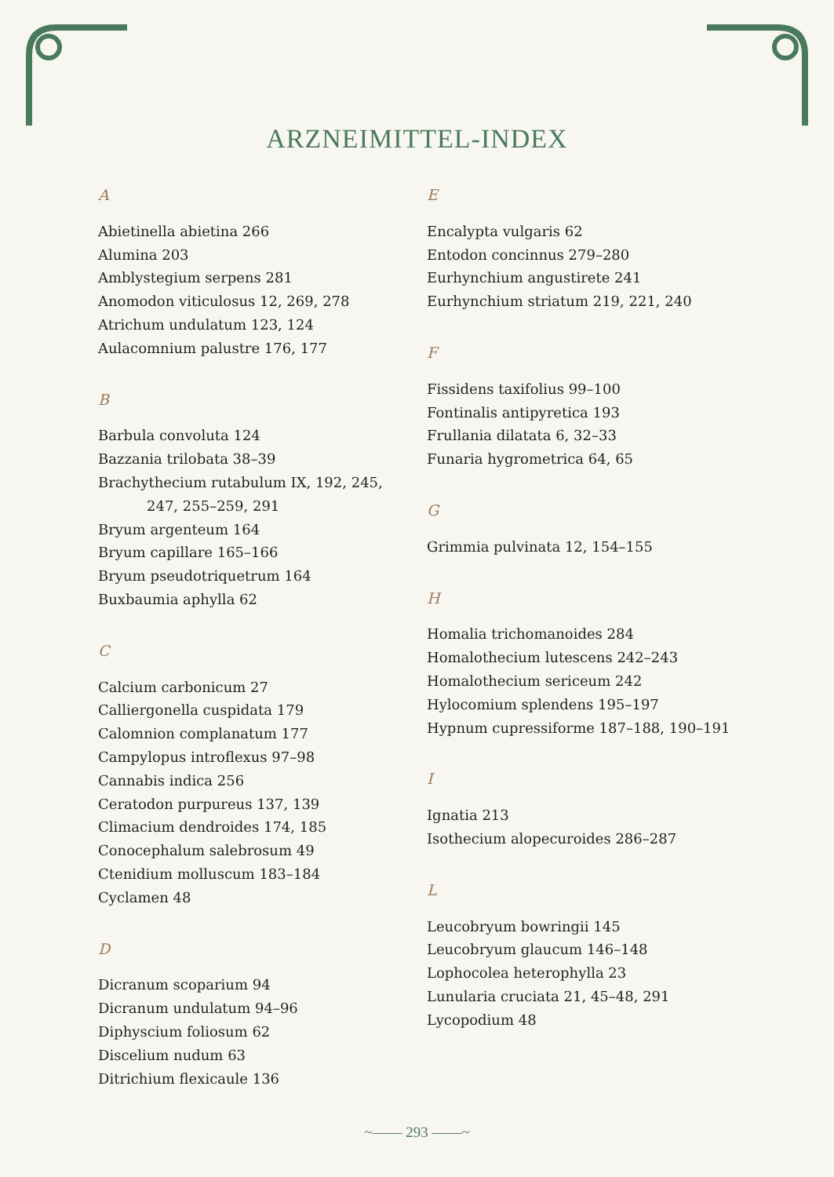ARZNEIMITTEL-INDEX
A
Abietinella abietina 266
Alumina 203
Amblystegium serpens 281
Anomodon viticulosus 12, 269, 278
Atrichum undulatum 123, 124
Aulacomnium palustre 176, 177
B
Barbula convoluta 124
Bazzania trilobata 38–39
Brachythecium rutabulum IX, 192, 245,
247, 255–259, 291
Bryum argenteum 164
Bryum capillare 165–166
Bryum pseudotriquetrum 164
Buxbaumia aphylla 62
C
Calcium carbonicum 27
Calliergonella cuspidata 179
Calomnion complanatum 177
Campylopus introflexus 97–98
Cannabis indica 256
Ceratodon purpureus 137, 139
Climacium dendroides 174, 185
Conocephalum salebrosum 49
Ctenidium molluscum 183–184
Cyclamen 48
D
Dicranum scoparium 94
Dicranum undulatum 94–96
Diphyscium foliosum 62
Discelium nudum 63
Ditrichium flexicaule 136
E
Encalypta vulgaris 62
Entodon concinnus 279–280
Eurhynchium angustirete 241
Eurhynchium striatum 219, 221, 240
F
Fissidens taxifolius 99–100
Fontinalis antipyretica 193
Frullania dilatata 6, 32–33
Funaria hygrometrica 64, 65
G
Grimmia pulvinata 12, 154–155
H
Homalia trichomanoides 284
Homalothecium lutescens 242–243
Homalothecium sericeum 242
Hylocomium splendens 195–197
Hypnum cupressiforme 187–188, 190–191
I
Ignatia 213
Isothecium alopecuroides 286–287
L
Leucobryum bowringii 145
Leucobryum glaucum 146–148
Lophocolea heterophylla 23
Lunularia cruciata 21, 45–48, 291
Lycopodium 48
~—— 293 ——~